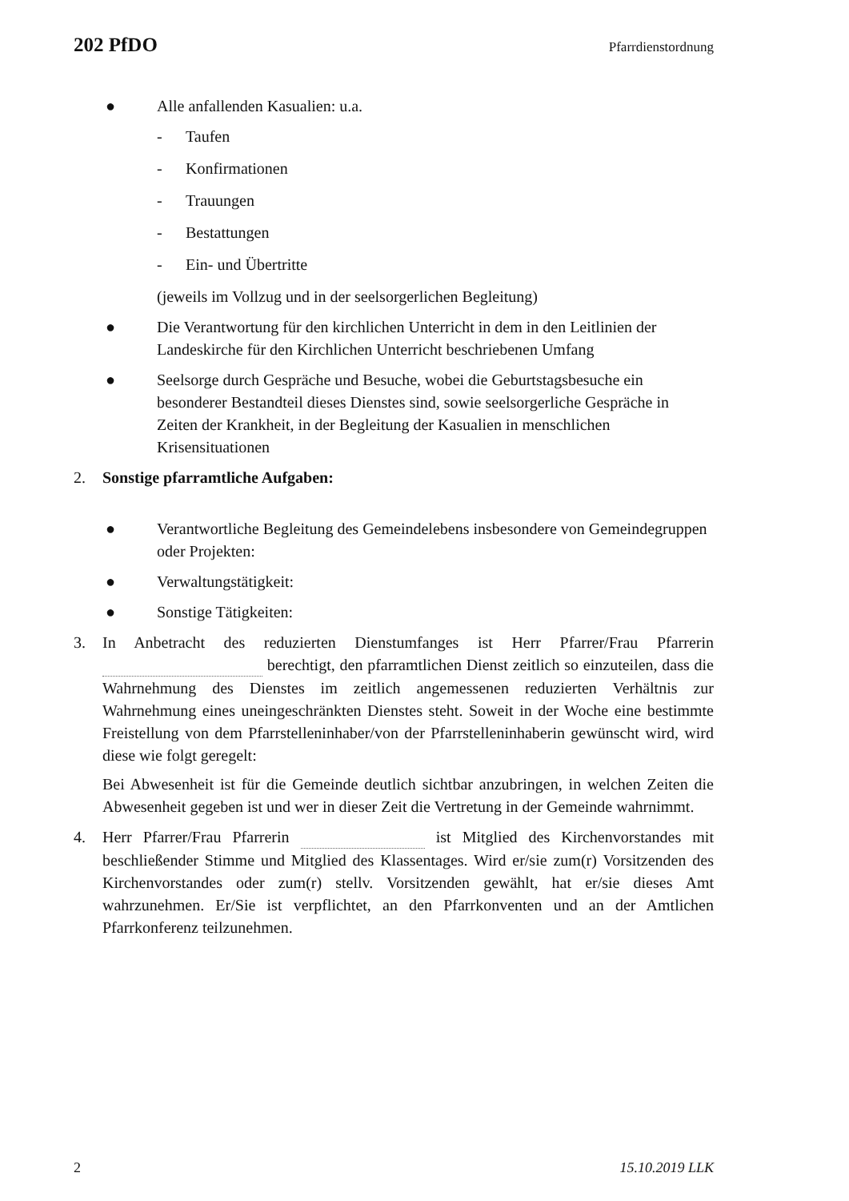202 PfDO Pfarrdienstordnung
● Alle anfallenden Kasualien: u.a.
- Taufen
- Konfirmationen
- Trauungen
- Bestattungen
- Ein- und Übertritte
(jeweils im Vollzug und in der seelsorgerlichen Begleitung)
● Die Verantwortung für den kirchlichen Unterricht in dem in den Leitlinien der Landeskirche für den Kirchlichen Unterricht beschriebenen Umfang
● Seelsorge durch Gespräche und Besuche, wobei die Geburtstagsbesuche ein besonderer Bestandteil dieses Dienstes sind, sowie seelsorgerliche Gespräche in Zeiten der Krankheit, in der Begleitung der Kasualien in menschlichen Krisensituationen
2. Sonstige pfarramtliche Aufgaben:
● Verantwortliche Begleitung des Gemeindelebens insbesondere von Gemeindegruppen oder Projekten:
● Verwaltungstätigkeit:
● Sonstige Tätigkeiten:
3. In Anbetracht des reduzierten Dienstumfanges ist Herr Pfarrer/Frau Pfarrerin berechtigt, den pfarramtlichen Dienst zeitlich so einzuteilen, dass die Wahrnehmung des Dienstes im zeitlich angemessenen reduzierten Verhältnis zur Wahrnehmung eines uneingeschränkten Dienstes steht. Soweit in der Woche eine bestimmte Freistellung von dem Pfarrstelleninhaber/von der Pfarrstelleninhaberin gewünscht wird, wird diese wie folgt geregelt:
Bei Abwesenheit ist für die Gemeinde deutlich sichtbar anzubringen, in welchen Zeiten die Abwesenheit gegeben ist und wer in dieser Zeit die Vertretung in der Gemeinde wahrnimmt.
4. Herr Pfarrer/Frau Pfarrerin ist Mitglied des Kirchenvorstandes mit beschließender Stimme und Mitglied des Klassentages. Wird er/sie zum(r) Vorsitzenden des Kirchenvorstandes oder zum(r) stellv. Vorsitzenden gewählt, hat er/sie dieses Amt wahrzunehmen. Er/Sie ist verpflichtet, an den Pfarrkonventen und an der Amtlichen Pfarrkonferenz teilzunehmen.
2 15.10.2019 LLK